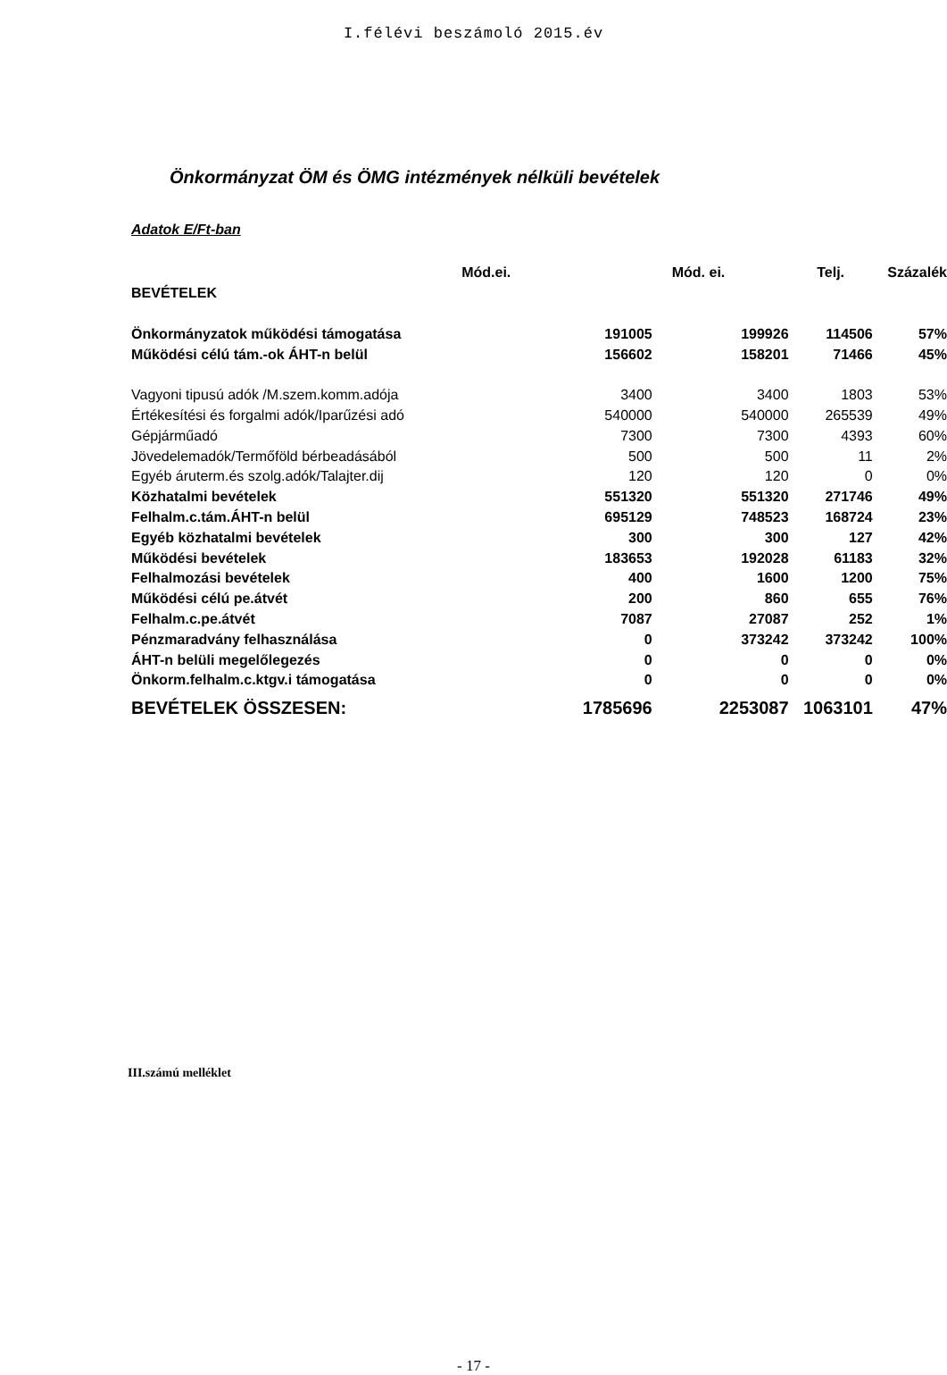I.félévi beszámoló 2015.év
Önkormányzat ÖM és ÖMG intézmények nélküli bevételek
Adatok E/Ft-ban
| | Mód.ei. | Mód. ei. | Telj. | Százalék |
| --- | --- | --- | --- | --- |
| BEVÉTELEK | | | | |
| Önkormányzatok működési támogatása | 191005 | 199926 | 114506 | 57% |
| Működési célú tám.-ok ÁHT-n belül | 156602 | 158201 | 71466 | 45% |
| Vagyoni tipusú adók /M.szem.komm.adója | 3400 | 3400 | 1803 | 53% |
| Értékesítési és forgalmi adók/Iparűzési adó | 540000 | 540000 | 265539 | 49% |
| Gépjárműadó | 7300 | 7300 | 4393 | 60% |
| Jövedelemadók/Termőföld bérbeadásából | 500 | 500 | 11 | 2% |
| Egyéb áruterm.és szolg.adók/Talajter.dij | 120 | 120 | 0 | 0% |
| Közhatalmi bevételek | 551320 | 551320 | 271746 | 49% |
| Felhalm.c.tám.ÁHT-n belül | 695129 | 748523 | 168724 | 23% |
| Egyéb közhatalmi bevételek | 300 | 300 | 127 | 42% |
| Működési bevételek | 183653 | 192028 | 61183 | 32% |
| Felhalmozási bevételek | 400 | 1600 | 1200 | 75% |
| Működési célú pe.átvét | 200 | 860 | 655 | 76% |
| Felhalm.c.pe.átvét | 7087 | 27087 | 252 | 1% |
| Pénzmaradvány felhasználása | 0 | 373242 | 373242 | 100% |
| ÁHT-n belüli megelőlegezés | 0 | 0 | 0 | 0% |
| Önkorm.felhalm.c.ktgv.i támogatása | 0 | 0 | 0 | 0% |
| BEVÉTELEK ÖSSZESEN: | 1785696 | 2253087 | 1063101 | 47% |
III.számú melléklet
- 17 -